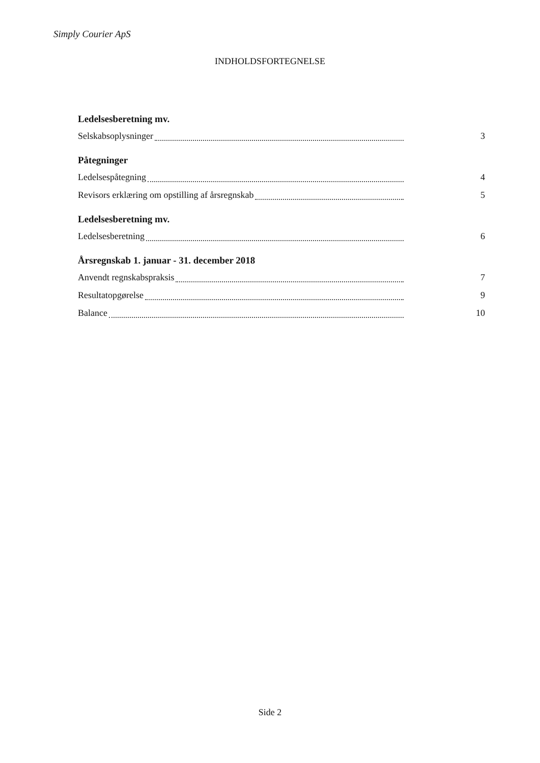Simply Courier ApS
INDHOLDSFORTEGNELSE
Ledelsesberetning mv.
Selskabsoplysninger 3
Påtegninger
Ledelsespåtegning 4
Revisors erklæring om opstilling af årsregnskab
5
Ledelsesberetning mv.
Ledelsesberetning 6
Årsregnskab 1. januar - 31. december 2018
Anvendt regnskabspraksis 7
Resultatopgørelse 9
Balance 10
Side 2